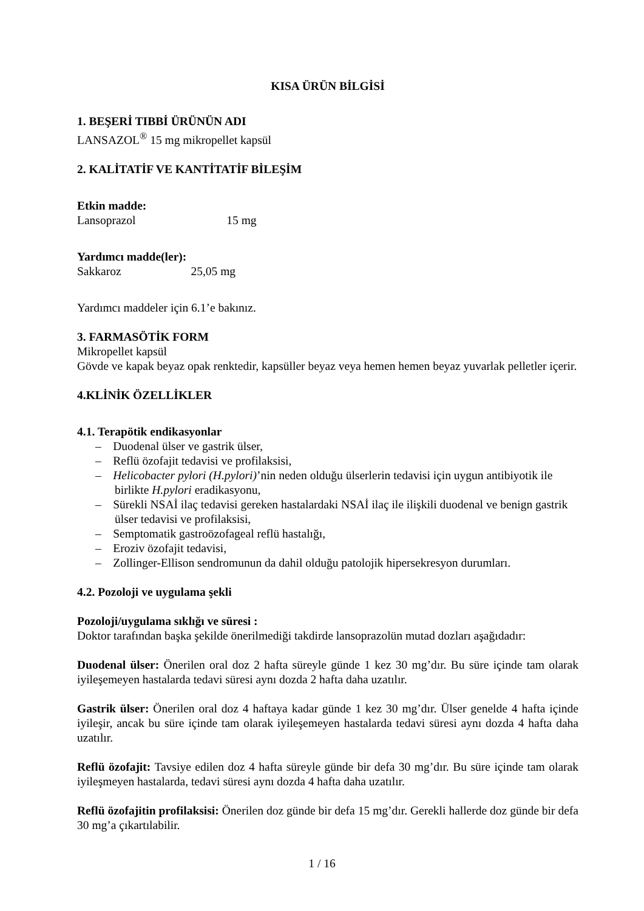KISA ÜRÜN BİLGİSİ
1. BEŞERİ TIBBİ ÜRÜNÜN ADI
LANSAZOL<sup>®</sup> 15 mg mikropellet kapsül
2. KALİTATİF VE KANTİTATİF BİLEŞİM
Etkin madde:
Lansoprazol 15 mg
Yardımcı madde(ler):
Sakkaroz 25,05 mg
Yardımcı maddeler için 6.1’e bakınız.
3. FARMASÖTİK FORM
Mikropellet kapsül
Gövde ve kapak beyaz opak renktedir, kapsüller beyaz veya hemen hemen beyaz yuvarlak pelletler içerir.
4.KLİNİK ÖZELLİKLER
4.1. Terapötik endikasyonlar
– Duodenal ülser ve gastrik ülser,
– Reflü özofajit tedavisi ve profilaksisi,
– Helicobacter pylori (H.pylori)’nin neden olduğu ülserlerin tedavisi için uygun antibiyotik ile birlikte H.pylori eradikasyonu,
– Sürekli NSAİ ilaç tedavisi gereken hastalardaki NSAİ ilaç ile ilişkili duodenal ve benign gastrik ülser tedavisi ve profilaksisi,
– Semptomatik gastroözofageal reflü hastalığı,
– Eroziv özofajit tedavisi,
– Zollinger-Ellison sendromunun da dahil olduğu patolojik hipersekresyon durumları.
4.2. Pozoloji ve uygulama şekli
Pozoloji/uygulama sıklığı ve süresi :
Doktor tarafından başka şekilde önerilmediği takdirde lansoprazolün mutad dozları aşağıdadır:
Duodenal ülser: Önerilen oral doz 2 hafta süreyle günde 1 kez 30 mg’dır. Bu süre içinde tam olarak iyileşemeyen hastalarda tedavi süresi aynı dozda 2 hafta daha uzatılır.
Gastrik ülser: Önerilen oral doz 4 haftaya kadar günde 1 kez 30 mg’dır. Ülser genelde 4 hafta içinde iyileşir, ancak bu süre içinde tam olarak iyileşemeyen hastalarda tedavi süresi aynı dozda 4 hafta daha uzatılır.
Reflü özofajit: Tavsiye edilen doz 4 hafta süreyle günde bir defa 30 mg’dır. Bu süre içinde tam olarak iyileşmeyen hastalarda, tedavi süresi aynı dozda 4 hafta daha uzatılır.
Reflü özofajitin profilaksisi: Önerilen doz günde bir defa 15 mg’dır. Gerekli hallerde doz günde bir defa 30 mg’a çıkartılabilir.
1 / 16